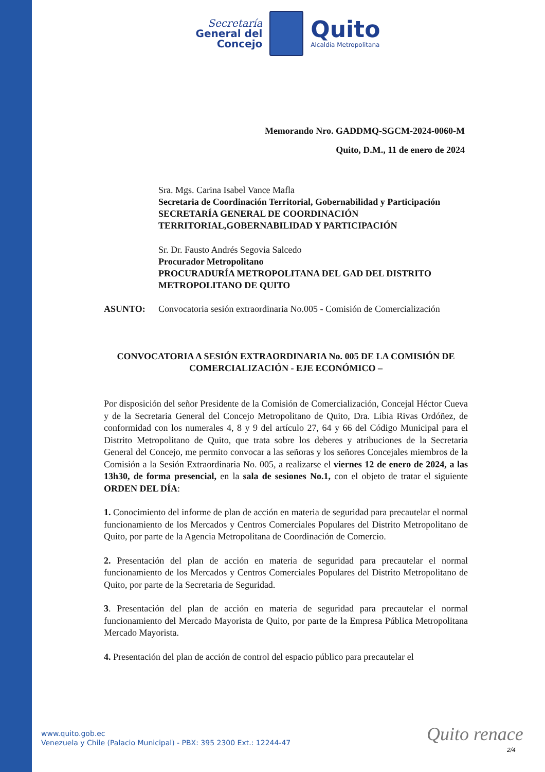Secretaría
General del
Concejo
Quito
Alcaldía Metropolitana
Memorando Nro. GADDMQ-SGCM-2024-0060-M
Quito, D.M., 11 de enero de 2024
Sra. Mgs. Carina Isabel Vance Mafla
Secretaria de Coordinación Territorial, Gobernabilidad y Participación
SECRETARÍA GENERAL DE COORDINACIÓN TERRITORIAL,GOBERNABILIDAD Y PARTICIPACIÓN
Sr. Dr. Fausto Andrés Segovia Salcedo
Procurador Metropolitano
PROCURADURÍA METROPOLITANA DEL GAD DEL DISTRITO METROPOLITANO DE QUITO
ASUNTO: Convocatoria sesión extraordinaria No.005 - Comisión de Comercialización
CONVOCATORIA A SESIÓN EXTRAORDINARIA No. 005 DE LA COMISIÓN DE COMERCIALIZACIÓN - EJE ECONÓMICO –
Por disposición del señor Presidente de la Comisión de Comercialización, Concejal Héctor Cueva y de la Secretaria General del Concejo Metropolitano de Quito, Dra. Libia Rivas Ordóñez, de conformidad con los numerales 4, 8 y 9 del artículo 27, 64 y 66 del Código Municipal para el Distrito Metropolitano de Quito, que trata sobre los deberes y atribuciones de la Secretaria General del Concejo, me permito convocar a las señoras y los señores Concejales miembros de la Comisión a la Sesión Extraordinaria No. 005, a realizarse el viernes 12 de enero de 2024, a las 13h30, de forma presencial, en la sala de sesiones No.1, con el objeto de tratar el siguiente ORDEN DEL DÍA:
1. Conocimiento del informe de plan de acción en materia de seguridad para precautelar el normal funcionamiento de los Mercados y Centros Comerciales Populares del Distrito Metropolitano de Quito, por parte de la Agencia Metropolitana de Coordinación de Comercio.
2. Presentación del plan de acción en materia de seguridad para precautelar el normal funcionamiento de los Mercados y Centros Comerciales Populares del Distrito Metropolitano de Quito, por parte de la Secretaria de Seguridad.
3. Presentación del plan de acción en materia de seguridad para precautelar el normal funcionamiento del Mercado Mayorista de Quito, por parte de la Empresa Pública Metropolitana Mercado Mayorista.
4. Presentación del plan de acción de control del espacio público para precautelar el
www.quito.gob.ec
Venezuela y Chile (Palacio Municipal) - PBX: 395 2300 Ext.: 12244-47
Quito renace
2/4